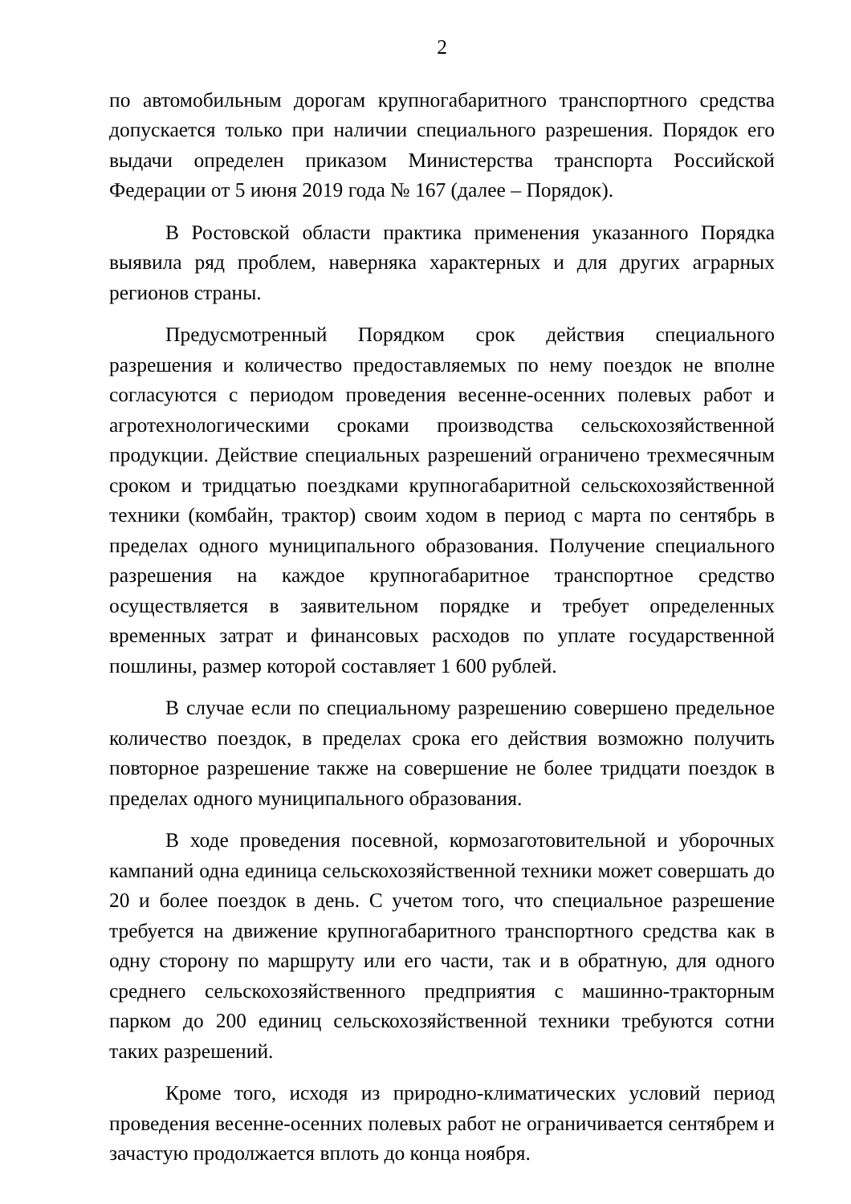2
по автомобильным дорогам крупногабаритного транспортного средства допускается только при наличии специального разрешения. Порядок его выдачи определен приказом Министерства транспорта Российской Федерации от 5 июня 2019 года № 167 (далее – Порядок).
В Ростовской области практика применения указанного Порядка выявила ряд проблем, наверняка характерных и для других аграрных регионов страны.
Предусмотренный Порядком срок действия специального разрешения и количество предоставляемых по нему поездок не вполне согласуются с периодом проведения весенне-осенних полевых работ и агротехнологическими сроками производства сельскохозяйственной продукции. Действие специальных разрешений ограничено трехмесячным сроком и тридцатью поездками крупногабаритной сельскохозяйственной техники (комбайн, трактор) своим ходом в период с марта по сентябрь в пределах одного муниципального образования. Получение специального разрешения на каждое крупногабаритное транспортное средство осуществляется в заявительном порядке и требует определенных временных затрат и финансовых расходов по уплате государственной пошлины, размер которой составляет 1 600 рублей.
В случае если по специальному разрешению совершено предельное количество поездок, в пределах срока его действия возможно получить повторное разрешение также на совершение не более тридцати поездок в пределах одного муниципального образования.
В ходе проведения посевной, кормозаготовительной и уборочных кампаний одна единица сельскохозяйственной техники может совершать до 20 и более поездок в день. С учетом того, что специальное разрешение требуется на движение крупногабаритного транспортного средства как в одну сторону по маршруту или его части, так и в обратную, для одного среднего сельскохозяйственного предприятия с машинно-тракторным парком до 200 единиц сельскохозяйственной техники требуются сотни таких разрешений.
Кроме того, исходя из природно-климатических условий период проведения весенне-осенних полевых работ не ограничивается сентябрем и зачастую продолжается вплоть до конца ноября.